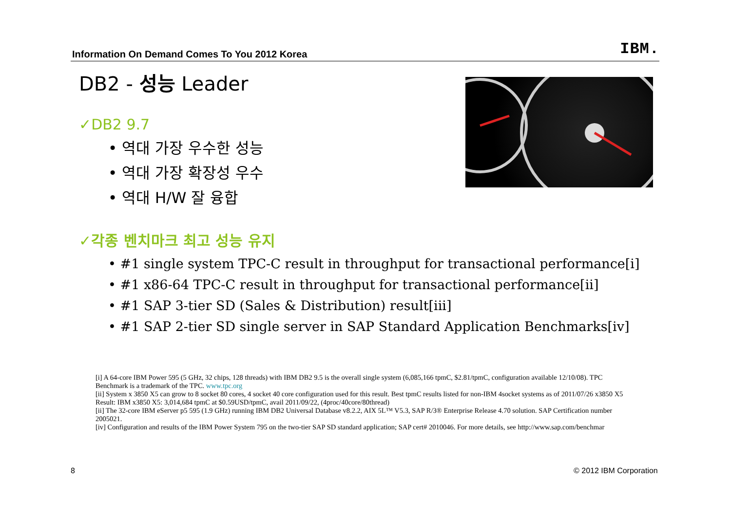Information On Demand Comes To You 2012 Korea
IBM.
DB2 - 성능 Leader
✓DB2 9.7
• 역대 가장 우수한 성능
• 역대 가장 확장성 우수
• 역대 H/W 잘 융합
✓각종 벤치마크 최고 성능 유지
• #1 single system TPC-C result in throughput for transactional performance[i]
• #1 x86-64 TPC-C result in throughput for transactional performance[ii]
• #1 SAP 3-tier SD (Sales & Distribution) result[iii]
• #1 SAP 2-tier SD single server in SAP Standard Application Benchmarks[iv]
[i] A 64-core IBM Power 595 (5 GHz, 32 chips, 128 threads) with IBM DB2 9.5 is the overall single system (6,085,166 tpmC, $2.81/tpmC, configuration available 12/10/08). TPC Benchmark is a trademark of the TPC. www.tpc.org
[ii] System x 3850 X5 can grow to 8 socket 80 cores, 4 socket 40 core configuration used for this result. Best tpmC results listed for non-IBM 4socket systems as of 2011/07/26 x3850 X5 Result: IBM x3850 X5: 3,014,684 tpmC at $0.59USD/tpmC, avail 2011/09/22, (4proc/40core/80thread)
[ii] The 32-core IBM eServer p5 595 (1.9 GHz) running IBM DB2 Universal Database v8.2.2, AIX 5L™ V5.3, SAP R/3® Enterprise Release 4.70 solution. SAP Certification number 2005021.
[iv] Configuration and results of the IBM Power System 795 on the two-tier SAP SD standard application; SAP cert# 2010046. For more details, see http://www.sap.com/benchmar
8 © 2012 IBM Corporation